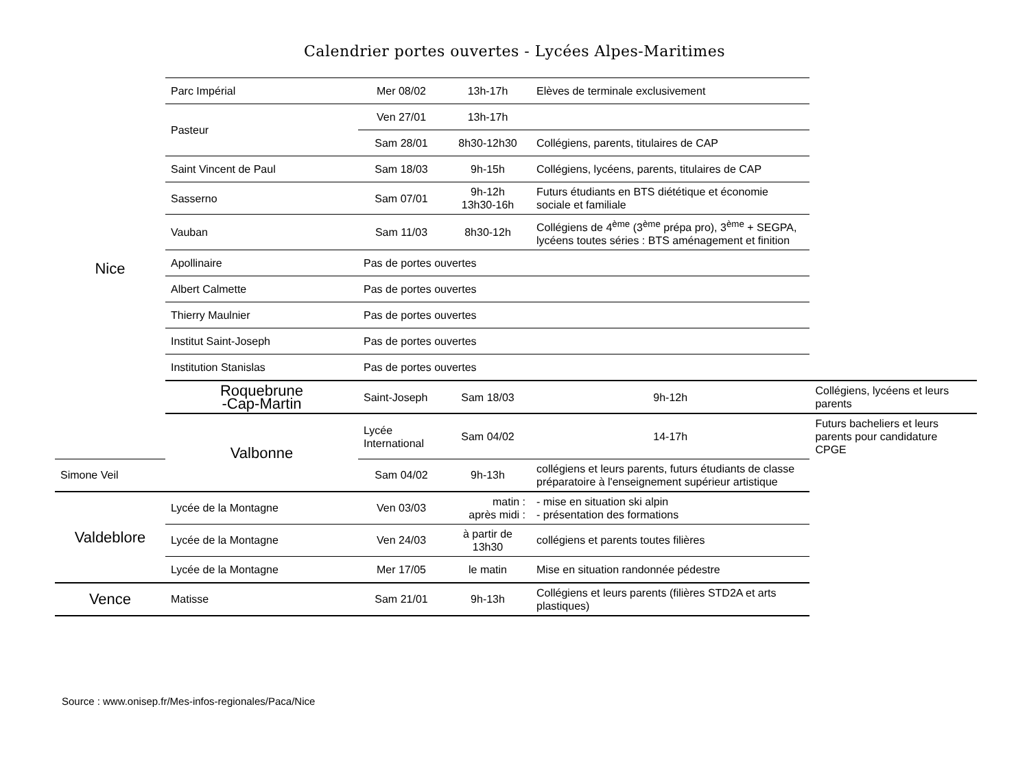Calendrier portes ouvertes - Lycées Alpes-Maritimes
| Nice | Parc Impérial | Mer 08/02 | 13h-17h | Elèves de terminale exclusivement | |
| | Pasteur | Ven 27/01 | 13h-17h | | |
| | | Sam 28/01 | 8h30-12h30 | Collégiens, parents, titulaires de CAP | |
| | Saint Vincent de Paul | Sam 18/03 | 9h-15h | Collégiens, lycéens, parents, titulaires de CAP | |
| | Sasserno | Sam 07/01 | 9h-12h 13h30-16h | Futurs étudiants en BTS diététique et économie sociale et familiale | |
| | Vauban | Sam 11/03 | 8h30-12h | Collégiens de 4<sup>ème</sup> (3<sup>ème</sup> prépa pro), 3<sup>ème</sup> + SEGPA, lycéens toutes séries : BTS aménagement et finition | |
| | Apollinaire | Pas de portes ouvertes | | | |
| | Albert Calmette | Pas de portes ouvertes | | | |
| | Thierry Maulnier | Pas de portes ouvertes | | | |
| | Institut Saint-Joseph | Pas de portes ouvertes | | | |
| | Institution Stanislas | Pas de portes ouvertes | | | |
| | Roquebrune -Cap-Martin | Saint-Joseph | Sam 18/03 | 9h-12h | Collégiens, lycéens et leurs parents |
| | Valbonne | Lycée International | Sam 04/02 | 14-17h | Futurs bacheliers et leurs parents pour candidature CPGE |
| Simone Veil | | Sam 04/02 | 9h-13h | collégiens et leurs parents, futurs étudiants de classe préparatoire à l'enseignement supérieur artistique | |
| Valdeblore | Lycée de la Montagne | Ven 03/03 | matin : après midi : | - mise en situation ski alpin - présentation des formations | |
| | Lycée de la Montagne | Ven 24/03 | à partir de 13h30 | collégiens et parents toutes filières | |
| | Lycée de la Montagne | Mer 17/05 | le matin | Mise en situation randonnée pédestre | |
| Vence | Matisse | Sam 21/01 | 9h-13h | Collégiens et leurs parents (filières STD2A et arts plastiques) | |
Source : www.onisep.fr/Mes-infos-regionales/Paca/Nice